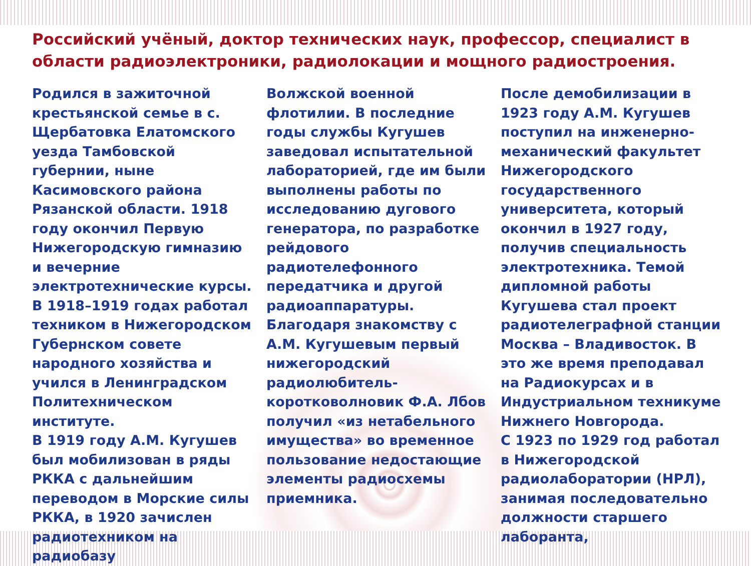Российский учёный, доктор технических наук, профессор, специалист в области радиоэлектроники, радиолокации и мощного радиостроения.
Родился в зажиточной крестьянской семье в с. Щербатовка Елатомского уезда Тамбовской губернии, ныне Касимовского района Рязанской области. 1918 году окончил Первую Нижегородскую гимназию и вечерние электротехнические курсы. В 1918–1919 годах работал техником в Нижегородском Губернском совете народного хозяйства и учился в Ленинградском Политехническом институте.
В 1919 году А.М. Кугушев был мобилизован в ряды РККА с дальнейшим переводом в Морские силы РККА, в 1920 зачислен радиотехником на радиобазу
Волжской военной флотилии. В последние годы службы Кугушев заведовал испытательной лабораторией, где им были выполнены работы по исследованию дугового генератора, по разработке рейдового радиотелефонного передатчика и другой радиоаппаратуры.
Благодаря знакомству с А.М. Кугушевым первый нижегородский радиолюбитель-коротковолновик Ф.А. Лбов получил «из нетабельного имущества» во временное пользование недостающие элементы радиосхемы приемника.
После демобилизации в 1923 году А.М. Кугушев поступил на инженерно-механический факультет Нижегородского государственного университета, который окончил в 1927 году, получив специальность электротехника. Темой дипломной работы Кугушева стал проект радиотелеграфной станции Москва – Владивосток. В это же время преподавал на Радиокурсах и в Индустриальном техникуме Нижнего Новгорода.
С 1923 по 1929 год работал в Нижегородской радиолаборатории (НРЛ), занимая последовательно должности старшего лаборанта,